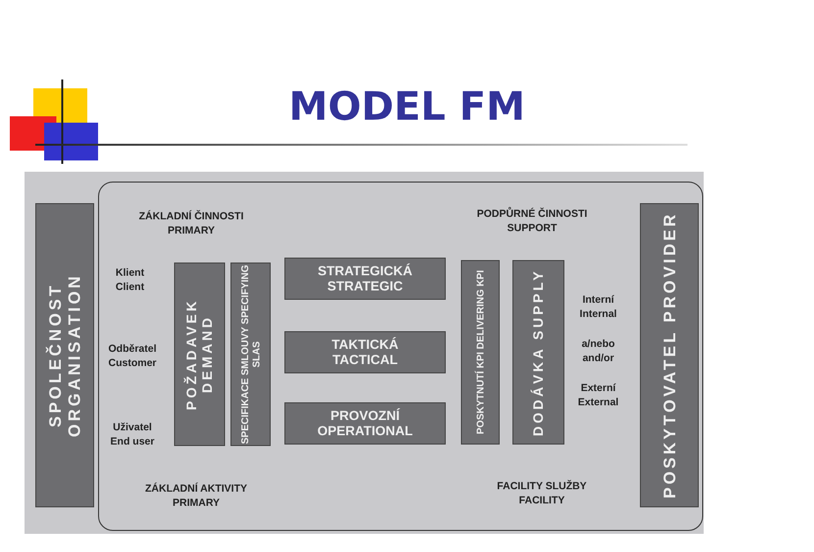MODEL FM
SPOLEČNOST ORGANISATION
POSKYTOVATEL PROVIDER
ZÁKLADNÍ ČINNOSTI
PRIMARY
PODPŮRNÉ ČINNOSTI
SUPPORT
Klient
Client
Odběratel
Customer
Uživatel
End user
POŽADAVEK DEMAND
SPECIFIKACE SMLOUVY SPECIFYING SLAS
STRATEGICKÁ
STRATEGIC
TAKTICKÁ
TACTICAL
PROVOZNÍ
OPERATIONAL
POSKYTNUTÍ KPI DELIVERING KPI
DODÁVKA SUPPLY
Interní
Internal
a/nebo
and/or
Externí
External
ZÁKLADNÍ AKTIVITY
PRIMARY
FACILITY SLUŽBY
FACILITY